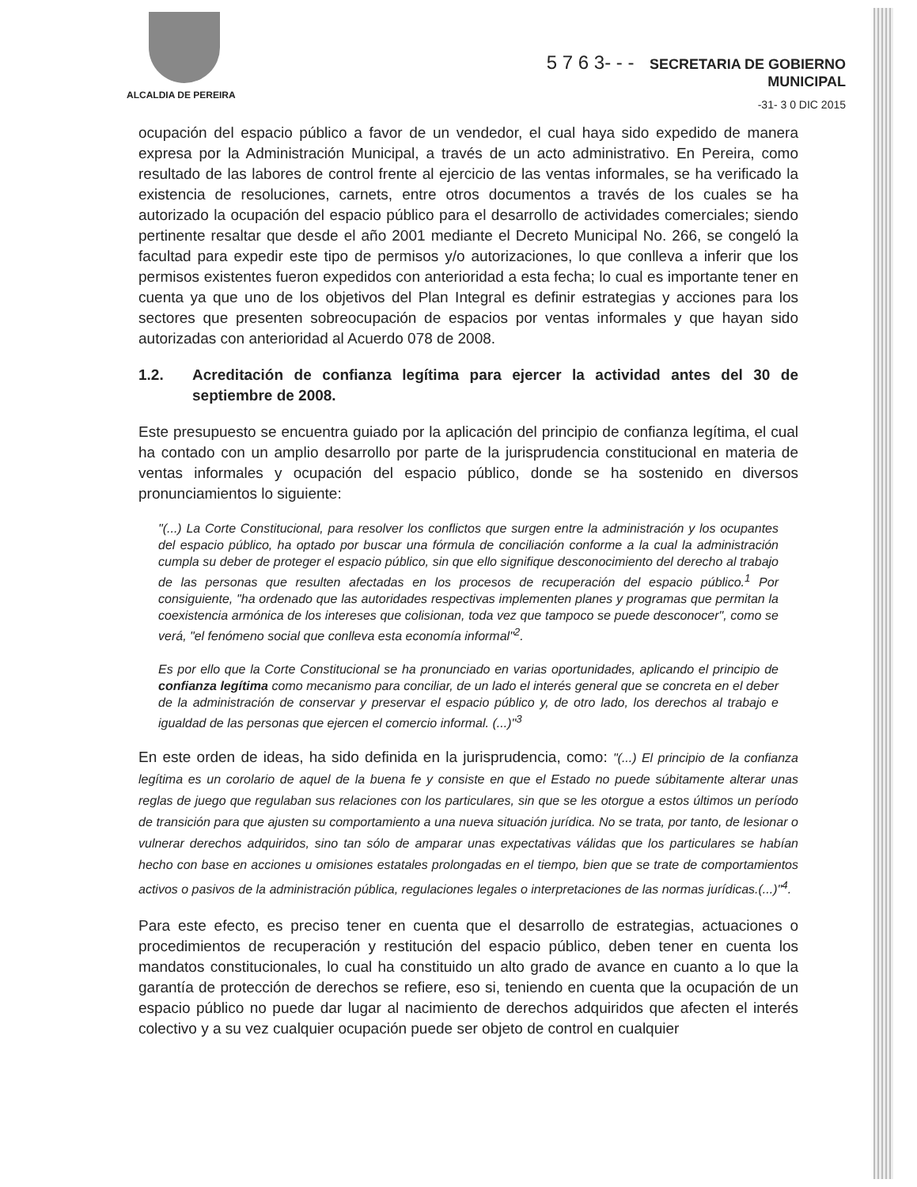ALCALDIA DE PEREIRA
5 7 6 3- - - SECRETARIA DE GOBIERNO
MUNICIPAL
-31- 3 0 DIC 2015
ocupación del espacio público a favor de un vendedor, el cual haya sido expedido de manera expresa por la Administración Municipal, a través de un acto administrativo. En Pereira, como resultado de las labores de control frente al ejercicio de las ventas informales, se ha verificado la existencia de resoluciones, carnets, entre otros documentos a través de los cuales se ha autorizado la ocupación del espacio público para el desarrollo de actividades comerciales; siendo pertinente resaltar que desde el año 2001 mediante el Decreto Municipal No. 266, se congeló la facultad para expedir este tipo de permisos y/o autorizaciones, lo que conlleva a inferir que los permisos existentes fueron expedidos con anterioridad a esta fecha; lo cual es importante tener en cuenta ya que uno de los objetivos del Plan Integral es definir estrategias y acciones para los sectores que presenten sobreocupación de espacios por ventas informales y que hayan sido autorizadas con anterioridad al Acuerdo 078 de 2008.
1.2. Acreditación de confianza legítima para ejercer la actividad antes del 30 de septiembre de 2008.
Este presupuesto se encuentra guiado por la aplicación del principio de confianza legítima, el cual ha contado con un amplio desarrollo por parte de la jurisprudencia constitucional en materia de ventas informales y ocupación del espacio público, donde se ha sostenido en diversos pronunciamientos lo siguiente:
"(...) La Corte Constitucional, para resolver los conflictos que surgen entre la administración y los ocupantes del espacio público, ha optado por buscar una fórmula de conciliación conforme a la cual la administración cumpla su deber de proteger el espacio público, sin que ello signifique desconocimiento del derecho al trabajo de las personas que resulten afectadas en los procesos de recuperación del espacio público.<sup>1</sup> Por consiguiente, "ha ordenado que las autoridades respectivas implementen planes y programas que permitan la coexistencia armónica de los intereses que colisionan, toda vez que tampoco se puede desconocer", como se verá, "el fenómeno social que conlleva esta economía informal"<sup>2</sup>.
Es por ello que la Corte Constitucional se ha pronunciado en varias oportunidades, aplicando el principio de confianza legítima como mecanismo para conciliar, de un lado el interés general que se concreta en el deber de la administración de conservar y preservar el espacio público y, de otro lado, los derechos al trabajo e igualdad de las personas que ejercen el comercio informal. (...)"<sup>3</sup>
En este orden de ideas, ha sido definida en la jurisprudencia, como: "(...) El principio de la confianza legítima es un corolario de aquel de la buena fe y consiste en que el Estado no puede súbitamente alterar unas reglas de juego que regulaban sus relaciones con los particulares, sin que se les otorgue a estos últimos un período de transición para que ajusten su comportamiento a una nueva situación jurídica. No se trata, por tanto, de lesionar o vulnerar derechos adquiridos, sino tan sólo de amparar unas expectativas válidas que los particulares se habían hecho con base en acciones u omisiones estatales prolongadas en el tiempo, bien que se trate de comportamientos activos o pasivos de la administración pública, regulaciones legales o interpretaciones de las normas jurídicas.(...)"<sup>4</sup>.
Para este efecto, es preciso tener en cuenta que el desarrollo de estrategias, actuaciones o procedimientos de recuperación y restitución del espacio público, deben tener en cuenta los mandatos constitucionales, lo cual ha constituido un alto grado de avance en cuanto a lo que la garantía de protección de derechos se refiere, eso si, teniendo en cuenta que la ocupación de un espacio público no puede dar lugar al nacimiento de derechos adquiridos que afecten el interés colectivo y a su vez cualquier ocupación puede ser objeto de control en cualquier